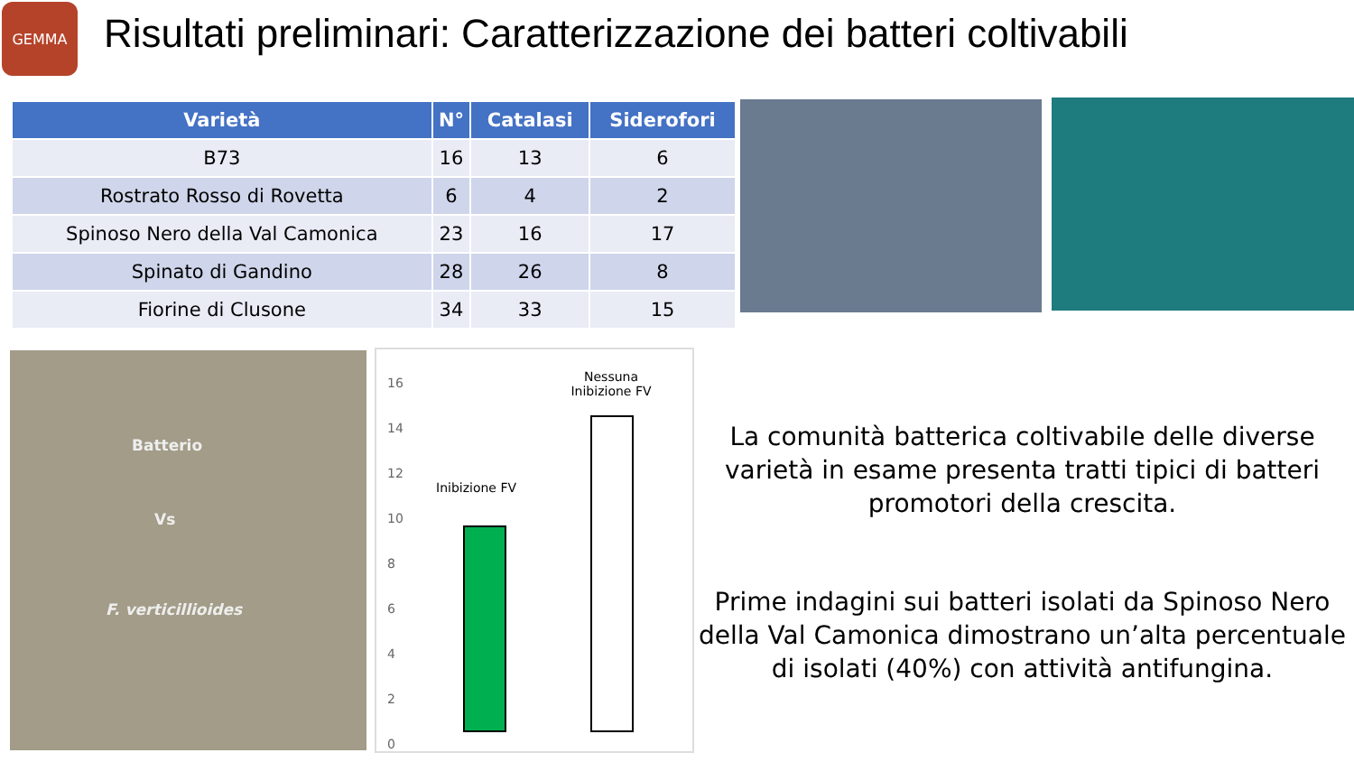GEMMA
Risultati preliminari: Caratterizzazione dei batteri coltivabili
| Varietà | N° | Catalasi | Siderofori |
| --- | --- | --- | --- |
| B73 | 16 | 13 | 6 |
| Rostrato Rosso di Rovetta | 6 | 4 | 2 |
| Spinoso Nero della Val Camonica | 23 | 16 | 17 |
| Spinato di Gandino | 28 | 26 | 8 |
| Fiorine di Clusone | 34 | 33 | 15 |
Batterio
Vs
F. verticillioides
Nessuna Inibizione FV
Inibizione FV
16
14
12
10
8
6
4
2
0
La comunità batterica coltivabile delle diverse varietà in esame presenta tratti tipici di batteri promotori della crescita.
Prime indagini sui batteri isolati da Spinoso Nero della Val Camonica dimostrano un’alta percentuale di isolati (40%) con attività antifungina.